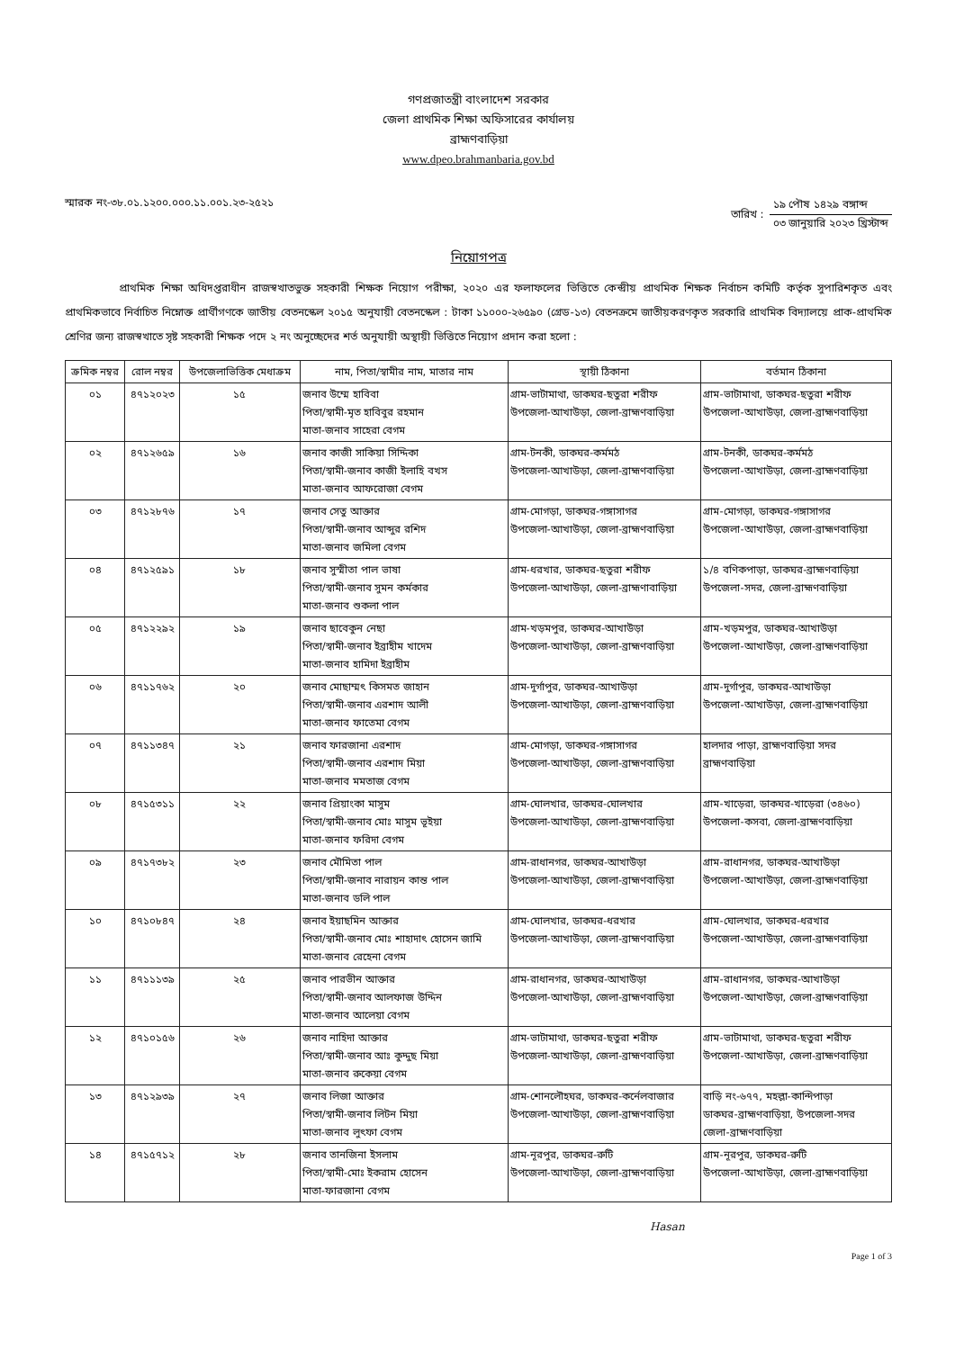গণপ্রজাতন্ত্রী বাংলাদেশ সরকার
জেলা প্রাথমিক শিক্ষা অফিসারের কার্যালয়
ব্রাহ্মণবাড়িয়া
www.dpeo.brahmanbaria.gov.bd
স্মারক নং-৩৮.০১.১২০০.০০০.১১.০০১.২৩-২৫২১
তারিখ :
১৯ পৌষ ১৪২৯ বঙ্গাব্দ
০৩ জানুয়ারি ২০২৩ খ্রিস্টাব্দ
নিয়োগপত্র
প্রাথমিক শিক্ষা অধিদপ্তরাধীন রাজস্বখাতভুক্ত সহকারী শিক্ষক নিয়োগ পরীক্ষা, ২০২০ এর ফলাফলের ভিত্তিতে কেন্দ্রীয় প্রাথমিক শিক্ষক নির্বাচন কমিটি কর্তৃক সুপারিশকৃত এবং প্রাথমিকভাবে নির্বাচিত নিম্নোক্ত প্রার্থীগণকে জাতীয় বেতনস্কেল ২০১৫ অনুযায়ী বেতনস্কেল : টাকা ১১০০০-২৬৫৯০ (গ্রেড-১৩) বেতনক্রমে জাতীয়করণকৃত সরকারি প্রাথমিক বিদ্যালয়ে প্রাক-প্রাথমিক শ্রেণির জন্য রাজস্বখাতে সৃষ্ট সহকারী শিক্ষক পদে ২ নং অনুচ্ছেদের শর্ত অনুযায়ী অস্থায়ী ভিত্তিতে নিয়োগ প্রদান করা হলো :
| ক্রমিক নম্বর | রোল নম্বর | উপজেলাভিত্তিক মেধাক্রম | নাম, পিতা/স্বামীর নাম, মাতার নাম | স্থায়ী ঠিকানা | বর্তমান ঠিকানা |
| --- | --- | --- | --- | --- | --- |
| ০১ | ৪৭১২০২৩ | ১৫ | জনাব উম্মে হাবিবা পিতা/স্বামী-মৃত হাবিবুর রহমান মাতা-জনাব সাহেরা বেগম | গ্রাম-ভাটামাথা, ডাকঘর-ছতুরা শরীফ উপজেলা-আখাউড়া, জেলা-ব্রাহ্মণবাড়িয়া | গ্রাম-ভাটামাথা, ডাকঘর-ছতুরা শরীফ উপজেলা-আখাউড়া, জেলা-ব্রাহ্মণবাড়িয়া |
| ০২ | ৪৭১২৬৫৯ | ১৬ | জনাব কাজী সাকিয়া সিদ্দিকা পিতা/স্বামী-জনাব কাজী ইলাহি বখস মাতা-জনাব আফরোজা বেগম | গ্রাম-টনকী, ডাকঘর-কর্মমঠ উপজেলা-আখাউড়া, জেলা-ব্রাহ্মণবাড়িয়া | গ্রাম-টনকী, ডাকঘর-কর্মমঠ উপজেলা-আখাউড়া, জেলা-ব্রাহ্মণবাড়িয়া |
| ০৩ | ৪৭১২৮৭৬ | ১৭ | জনাব সেতু আক্তার পিতা/স্বামী-জনাব আব্দুর রশিদ মাতা-জনাব জমিলা বেগম | গ্রাম-মোগড়া, ডাকঘর-গঙ্গাসাগর উপজেলা-আখাউড়া, জেলা-ব্রাহ্মণবাড়িয়া | গ্রাম-মোগড়া, ডাকঘর-গঙ্গাসাগর উপজেলা-আখাউড়া, জেলা-ব্রাহ্মণবাড়িয়া |
| ০৪ | ৪৭১২৫৯১ | ১৮ | জনাব সুস্মীতা পাল ভাষা পিতা/স্বামী-জনাব সুমন কর্মকার মাতা-জনাব শুকলা পাল | গ্রাম-ধরখার, ডাকঘর-ছতুরা শরীফ উপজেলা-আখাউড়া, জেলা-ব্রাহ্মণাবাড়িয়া | ১/৪ বণিকপাড়া, ডাকঘর-ব্রাহ্মণবাড়িয়া উপজেলা-সদর, জেলা-ব্রাহ্মণবাড়িয়া |
| ০৫ | ৪৭১২২৯২ | ১৯ | জনাব ছাবেকুন নেছা পিতা/স্বামী-জনাব ইব্রাহীম খাদেম মাতা-জনাব হামিদা ইব্রাহীম | গ্রাম-খড়মপুর, ডাকঘর-আখাউড়া উপজেলা-আখাউড়া, জেলা-ব্রাহ্মণবাড়িয়া | গ্রাম-খড়মপুর, ডাকঘর-আখাউড়া উপজেলা-আখাউড়া, জেলা-ব্রাহ্মণবাড়িয়া |
| ০৬ | ৪৭১১৭৬২ | ২০ | জনাব মোছাম্মৎ কিসমত জাহান পিতা/স্বামী-জনাব এরশাদ আলী মাতা-জনাব ফাতেমা বেগম | গ্রাম-দুর্গাপুর, ডাকঘর-আখাউড়া উপজেলা-আখাউড়া, জেলা-ব্রাহ্মণবাড়িয়া | গ্রাম-দুর্গাপুর, ডাকঘর-আখাউড়া উপজেলা-আখাউড়া, জেলা-ব্রাহ্মণবাড়িয়া |
| ০৭ | ৪৭১১৩৪৭ | ২১ | জনাব ফারজানা এরশাদ পিতা/স্বামী-জনাব এরশাদ মিয়া মাতা-জনাব মমতাজ বেগম | গ্রাম-মোগড়া, ডাকঘর-গঙ্গাসাগর উপজেলা-আখাউড়া, জেলা-ব্রাহ্মণবাড়িয়া | হালদার পাড়া, ব্রাহ্মণবাড়িয়া সদর ব্রাহ্মণবাড়িয়া |
| ০৮ | ৪৭১৫৩১১ | ২২ | জনাব প্রিয়াংকা মাসুম পিতা/স্বামী-জনাব মোঃ মাসুম ভূইয়া মাতা-জনাব ফরিদা বেগম | গ্রাম-ঘোলখার, ডাকঘর-ঘোলখার উপজেলা-আখাউড়া, জেলা-ব্রাহ্মণবাড়িয়া | গ্রাম-খাড়েরা, ডাকঘর-খাড়েরা (৩৪৬০) উপজেলা-কসবা, জেলা-ব্রাহ্মণবাড়িয়া |
| ০৯ | ৪৭১৭৩৮২ | ২৩ | জনাব মৌমিতা পাল পিতা/স্বামী-জনাব নারায়ন কান্ত পাল মাতা-জনাব ডলি পাল | গ্রাম-রাধানগর, ডাকঘর-আখাউড়া উপজেলা-আখাউড়া, জেলা-ব্রাহ্মণবাড়িয়া | গ্রাম-রাধানগর, ডাকঘর-আখাউড়া উপজেলা-আখাউড়া, জেলা-ব্রাহ্মণবাড়িয়া |
| ১০ | ৪৭১০৮৪৭ | ২৪ | জনাব ইয়াছমিন আক্তার পিতা/স্বামী-জনাব মোঃ শাহাদাৎ হোসেন জামি মাতা-জনাব রেহেনা বেগম | গ্রাম-ঘোলখার, ডাকঘর-ধরখার উপজেলা-আখাউড়া, জেলা-ব্রাহ্মণবাড়িয়া | গ্রাম-ঘোলখার, ডাকঘর-ধরখার উপজেলা-আখাউড়া, জেলা-ব্রাহ্মণবাড়িয়া |
| ১১ | ৪৭১১১৩৯ | ২৫ | জনাব পারভীন আক্তার পিতা/স্বামী-জনাব আলফাজ উদ্দিন মাতা-জনাব আলেয়া বেগম | গ্রাম-রাধানগর, ডাকঘর-আখাউড়া উপজেলা-আখাউড়া, জেলা-ব্রাহ্মণবাড়িয়া | গ্রাম-রাধানগর, ডাকঘর-আখাউড়া উপজেলা-আখাউড়া, জেলা-ব্রাহ্মণবাড়িয়া |
| ১২ | ৪৭১০১৫৬ | ২৬ | জনাব নাহিদা আক্তার পিতা/স্বামী-জনাব আঃ কুদ্দুছ মিয়া মাতা-জনাব রুকেয়া বেগম | গ্রাম-ভাটামাথা, ডাকঘর-ছতুরা শরীফ উপজেলা-আখাউড়া, জেলা-ব্রাহ্মণবাড়িয়া | গ্রাম-ভাটামাথা, ডাকঘর-ছতুরা শরীফ উপজেলা-আখাউড়া, জেলা-ব্রাহ্মণবাড়িয়া |
| ১৩ | ৪৭১২৯৩৯ | ২৭ | জনাব লিজা আক্তার পিতা/স্বামী-জনাব লিটন মিয়া মাতা-জনাব লুৎফা বেগম | গ্রাম-শোনলৌহঘর, ডাকঘর-কর্নেলবাজার উপজেলা-আখাউড়া, জেলা-ব্রাহ্মণবাড়িয়া | বাড়ি নং-৬৭৭, মহল্লা-কান্দিপাড়া ডাকঘর-ব্রাহ্মণবাড়িয়া, উপজেলা-সদর জেলা-ব্রাহ্মণবাড়িয়া |
| ১৪ | ৪৭১৫৭১২ | ২৮ | জনাব তানজিনা ইসলাম পিতা/স্বামী-মোঃ ইকরাম হোসেন মাতা-ফারজানা বেগম | গ্রাম-নূরপুর, ডাকঘর-রুটি উপজেলা-আখাউড়া, জেলা-ব্রাহ্মণবাড়িয়া | গ্রাম-নূরপুর, ডাকঘর-রুটি উপজেলা-আখাউড়া, জেলা-ব্রাহ্মণবাড়িয়া |
Hasan
Page 1 of 3